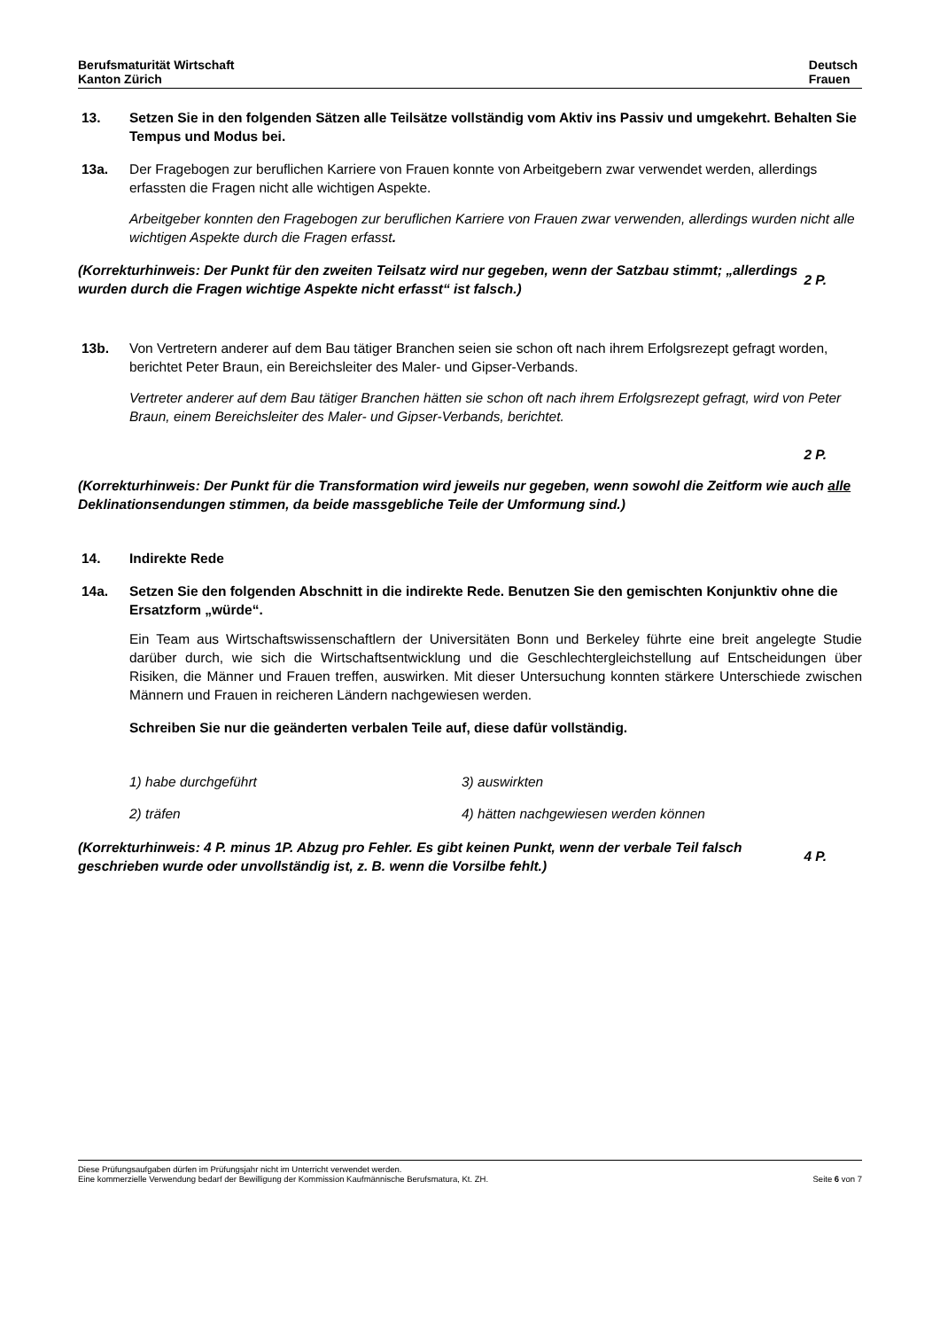Berufsmaturität Wirtschaft
Kanton Zürich
Deutsch
Frauen
13. Setzen Sie in den folgenden Sätzen alle Teilsätze vollständig vom Aktiv ins Passiv und umgekehrt. Behalten Sie Tempus und Modus bei.
13a. Der Fragebogen zur beruflichen Karriere von Frauen konnte von Arbeitgebern zwar verwendet werden, allerdings erfassten die Fragen nicht alle wichtigen Aspekte.
Arbeitgeber konnten den Fragebogen zur beruflichen Karriere von Frauen zwar verwenden, allerdings wurden nicht alle wichtigen Aspekte durch die Fragen erfasst.
(Korrekturhinweis: Der Punkt für den zweiten Teilsatz wird nur gegeben, wenn der Satzbau stimmt; „allerdings wurden durch die Fragen wichtige Aspekte nicht erfasst“ ist falsch.)
2 P.
13b. Von Vertretern anderer auf dem Bau tätiger Branchen seien sie schon oft nach ihrem Erfolgsrezept gefragt worden, berichtet Peter Braun, ein Bereichsleiter des Maler- und Gipser-Verbands.
Vertreter anderer auf dem Bau tätiger Branchen hätten sie schon oft nach ihrem Erfolgsrezept gefragt, wird von Peter Braun, einem Bereichsleiter des Maler- und Gipser-Verbands, berichtet.
2 P.
(Korrekturhinweis: Der Punkt für die Transformation wird jeweils nur gegeben, wenn sowohl die Zeitform wie auch alle Deklinationsendungen stimmen, da beide massgebliche Teile der Umformung sind.)
14. Indirekte Rede
14a. Setzen Sie den folgenden Abschnitt in die indirekte Rede. Benutzen Sie den gemischten Konjunktiv ohne die Ersatzform „würde“.
Ein Team aus Wirtschaftswissenschaftlern der Universitäten Bonn und Berkeley führte eine breit angelegte Studie darüber durch, wie sich die Wirtschaftsentwicklung und die Geschlechtergleichstellung auf Entscheidungen über Risiken, die Männer und Frauen treffen, auswirken. Mit dieser Untersuchung konnten stärkere Unterschiede zwischen Männern und Frauen in reicheren Ländern nachgewiesen werden.
Schreiben Sie nur die geänderten verbalen Teile auf, diese dafür vollständig.
1) habe durchgeführt 3) auswirkten
2) träfen 4) hätten nachgewiesen werden können
(Korrekturhinweis: 4 P. minus 1P. Abzug pro Fehler. Es gibt keinen Punkt, wenn der verbale Teil falsch geschrieben wurde oder unvollständig ist, z. B. wenn die Vorsilbe fehlt.)
4 P.
Diese Prüfungsaufgaben dürfen im Prüfungsjahr nicht im Unterricht verwendet werden.
Eine kommerzielle Verwendung bedarf der Bewilligung der Kommission Kaufmännische Berufsmatura, Kt. ZH.
Seite 6 von 7